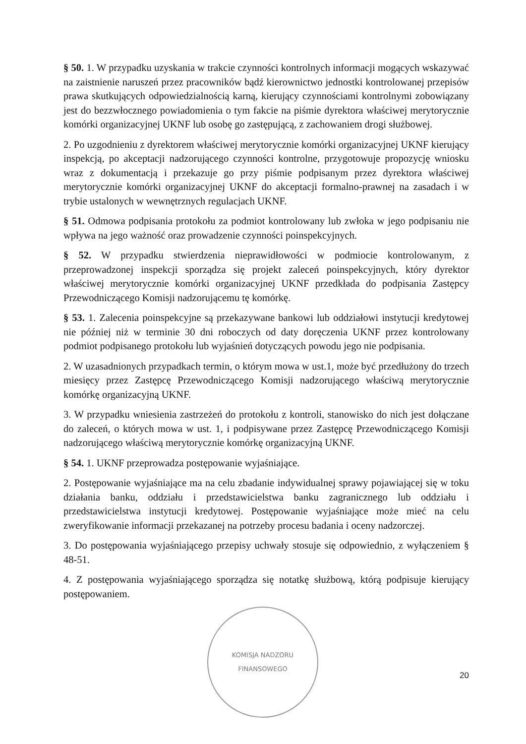§ 50. 1. W przypadku uzyskania w trakcie czynności kontrolnych informacji mogących wskazywać na zaistnienie naruszeń przez pracowników bądź kierownictwo jednostki kontrolowanej przepisów prawa skutkujących odpowiedzialnością karną, kierujący czynnościami kontrolnymi zobowiązany jest do bezzwłocznego powiadomienia o tym fakcie na piśmie dyrektora właściwej merytorycznie komórki organizacyjnej UKNF lub osobę go zastępującą, z zachowaniem drogi służbowej.
2. Po uzgodnieniu z dyrektorem właściwej merytorycznie komórki organizacyjnej UKNF kierujący inspekcją, po akceptacji nadzorującego czynności kontrolne, przygotowuje propozycję wniosku wraz z dokumentacją i przekazuje go przy piśmie podpisanym przez dyrektora właściwej merytorycznie komórki organizacyjnej UKNF do akceptacji formalno-prawnej na zasadach i w trybie ustalonych w wewnętrznych regulacjach UKNF.
§ 51. Odmowa podpisania protokołu za podmiot kontrolowany lub zwłoka w jego podpisaniu nie wpływa na jego ważność oraz prowadzenie czynności poinspekcyjnych.
§ 52. W przypadku stwierdzenia nieprawidłowości w podmiocie kontrolowanym, z przeprowadzonej inspekcji sporządza się projekt zaleceń poinspekcyjnych, który dyrektor właściwej merytorycznie komórki organizacyjnej UKNF przedkłada do podpisania Zastępcy Przewodniczącego Komisji nadzorującemu tę komórkę.
§ 53. 1. Zalecenia poinspekcyjne są przekazywane bankowi lub oddziałowi instytucji kredytowej nie później niż w terminie 30 dni roboczych od daty doręczenia UKNF przez kontrolowany podmiot podpisanego protokołu lub wyjaśnień dotyczących powodu jego nie podpisania.
2. W uzasadnionych przypadkach termin, o którym mowa w ust.1, może być przedłużony do trzech miesięcy przez Zastępcę Przewodniczącego Komisji nadzorującego właściwą merytorycznie komórkę organizacyjną UKNF.
3. W przypadku wniesienia zastrzeżeń do protokołu z kontroli, stanowisko do nich jest dołączane do zaleceń, o których mowa w ust. 1, i podpisywane przez Zastępcę Przewodniczącego Komisji nadzorującego właściwą merytorycznie komórkę organizacyjną UKNF.
§ 54. 1. UKNF przeprowadza postępowanie wyjaśniające.
2. Postępowanie wyjaśniające ma na celu zbadanie indywidualnej sprawy pojawiającej się w toku działania banku, oddziału i przedstawicielstwa banku zagranicznego lub oddziału i przedstawicielstwa instytucji kredytowej. Postępowanie wyjaśniające może mieć na celu zweryfikowanie informacji przekazanej na potrzeby procesu badania i oceny nadzorczej.
3. Do postępowania wyjaśniającego przepisy uchwały stosuje się odpowiednio, z wyłączeniem § 48-51.
4. Z postępowania wyjaśniającego sporządza się notatkę służbową, którą podpisuje kierujący postępowaniem.
KOMISJA NADZORU FINANSOWEGO
20